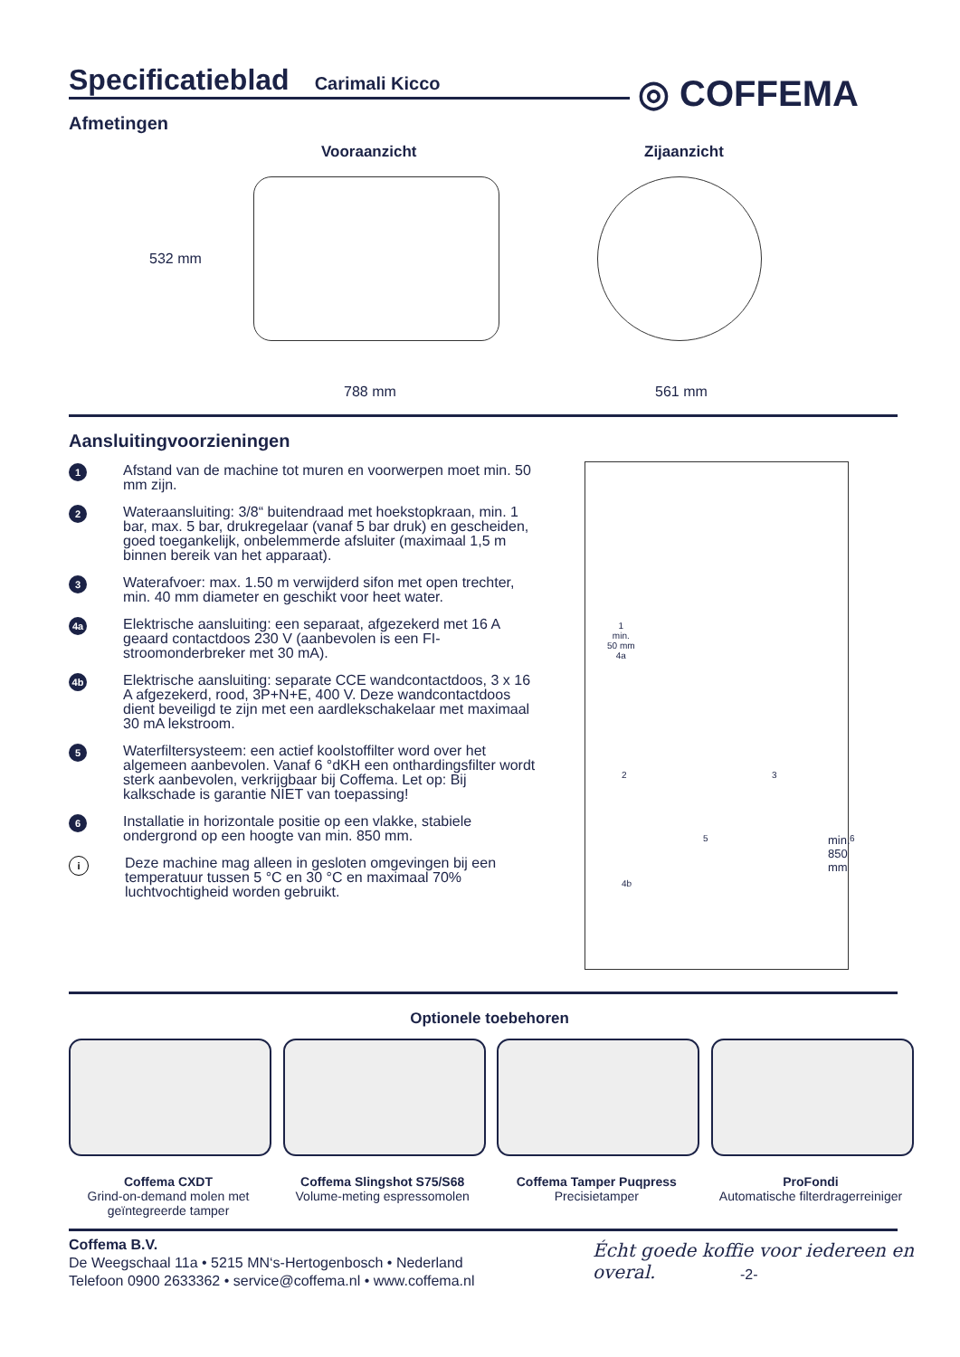Specificatieblad
Carimali Kicco
◎ COFFEMA
Afmetingen
Vooraanzicht Zijaanzicht
532 mm
788 mm 561 mm
Aansluitingvoorzieningen
1 Afstand van de machine tot muren en voorwerpen moet min. 50 mm zijn.
2 Wateraansluiting: 3/8“ buitendraad met hoekstopkraan, min. 1 bar, max. 5 bar, drukregelaar (vanaf 5 bar druk) en gescheiden, goed toegankelijk, onbelemmerde afsluiter (maximaal 1,5 m binnen bereik van het apparaat).
3 Waterafvoer: max. 1.50 m verwijderd sifon met open trechter, min. 40 mm diameter en geschikt voor heet water.
4a Elektrische aansluiting: een separaat, afgezekerd met 16 A geaard contactdoos 230 V (aanbevolen is een FI-stroomonderbreker met 30 mA).
4b Elektrische aansluiting: separate CCE wandcontact­doos, 3 x 16 A afgezekerd, rood, 3P+N+E, 400 V. Deze wandcontactdoos dient beveiligd te zijn met een aardlekschakelaar met maximaal 30 mA lekstroom.
5 Waterfiltersysteem: een actief koolstoffilter word over het algemeen aanbevolen. Vanaf 6 °dKH een onthar­dingsfilter wordt sterk aanbevolen, verkrijgbaar bij Coffema. Let op: Bij kalkschade is garantie NIET van toepassing!
6 Installatie in horizontale positie op een vlakke, stabiele ondergrond op een hoogte van min. 850 mm.
i Deze machine mag alleen in gesloten omgevingen bij een temperatuur tussen 5 °C en 30 °C en maximaal 70% luchtvochtigheid worden gebruikt.
1
min.
50 mm
4a
2 3
5 6
4b
min. 850 mm
Optionele toebehoren
Coffema CXDT
Grind-on-demand molen met geïntegreerde tamper
Coffema Slingshot S75/S68
Volume-meting espressomolen
Coffema Tamper Puqpress
Precisietamper
ProFondi
Automatische filterdragerreiniger
Coffema B.V.
De Weegschaal 11a • 5215 MN‘s-Hertogenbosch • Nederland
Telefoon 0900 2633362 • service@coffema.nl • www.coffema.nl
Écht goede koffie voor iedereen en overal.
-2-